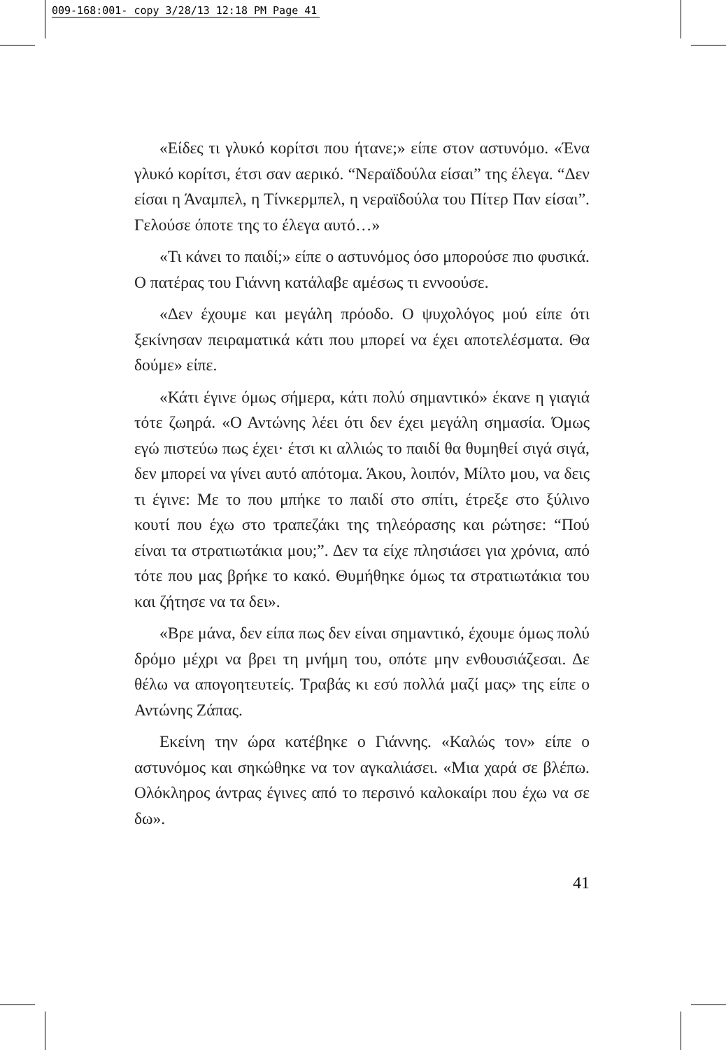009-168:001- copy 3/28/13 12:18 PM Page 41
«Είδες τι γλυκό κορίτσι που ήτανε;» είπε στον αστυνόμο. «Ένα γλυκό κορίτσι, έτσι σαν αερικό. “Νεραϊδούλα είσαι” της έλεγα. “Δεν είσαι η Άναμπελ, η Τίνκερμπελ, η νεραϊδούλα του Πίτερ Παν είσαι”. Γελούσε όποτε της το έλεγα αυτό…»
«Τι κάνει το παιδί;» είπε ο αστυνόμος όσο μπορούσε πιο φυσικά. Ο πατέρας του Γιάννη κατάλαβε αμέσως τι εννοούσε.
«Δεν έχουμε και μεγάλη πρόοδο. Ο ψυχολόγος μού είπε ότι ξεκίνησαν πειραματικά κάτι που μπορεί να έχει αποτελέσματα. Θα δούμε» είπε.
«Κάτι έγινε όμως σήμερα, κάτι πολύ σημαντικό» έκανε η γιαγιά τότε ζωηρά. «Ο Αντώνης λέει ότι δεν έχει μεγάλη σημασία. Όμως εγώ πιστεύω πως έχει· έτσι κι αλλιώς το παιδί θα θυμηθεί σιγά σιγά, δεν μπορεί να γίνει αυτό απότομα. Άκου, λοιπόν, Μίλτο μου, να δεις τι έγινε: Με το που μπήκε το παιδί στο σπίτι, έτρεξε στο ξύλινο κουτί που έχω στο τραπεζάκι της τηλεόρασης και ρώτησε: “Πού είναι τα στρατιωτάκια μου;”. Δεν τα είχε πλησιάσει για χρόνια, από τότε που μας βρήκε το κακό. Θυμήθηκε όμως τα στρατιωτάκια του και ζήτησε να τα δει».
«Βρε μάνα, δεν είπα πως δεν είναι σημαντικό, έχουμε όμως πολύ δρόμο μέχρι να βρει τη μνήμη του, οπότε μην ενθουσιάζεσαι. Δε θέλω να απογοητευτείς. Τραβάς κι εσύ πολλά μαζί μας» της είπε ο Αντώνης Ζάπας.
Εκείνη την ώρα κατέβηκε ο Γιάννης. «Καλώς τον» είπε ο αστυνόμος και σηκώθηκε να τον αγκαλιάσει. «Μια χαρά σε βλέπω. Ολόκληρος άντρας έγινες από το περσινό καλοκαίρι που έχω να σε δω».
41